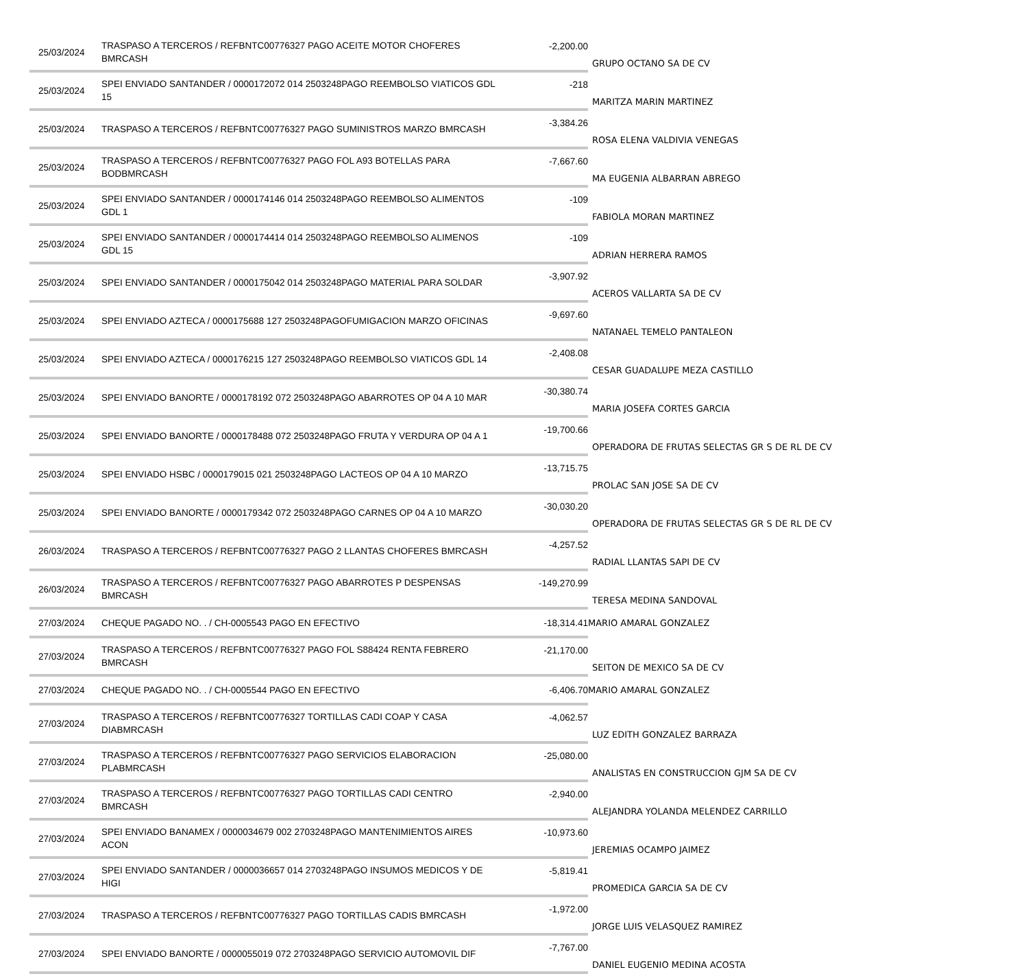| 25/03/2024 | TRASPASO A TERCEROS / REFBNTC00776327 PAGO ACEITE MOTOR CHOFERES BMRCASH | -2,200.00 | GRUPO OCTANO SA DE CV |
| 25/03/2024 | SPEI ENVIADO SANTANDER / 0000172072 014 2503248PAGO REEMBOLSO VIATICOS GDL 15 | -218 | MARITZA MARIN MARTINEZ |
| 25/03/2024 | TRASPASO A TERCEROS / REFBNTC00776327 PAGO SUMINISTROS MARZO BMRCASH | -3,384.26 | ROSA ELENA VALDIVIA VENEGAS |
| 25/03/2024 | TRASPASO A TERCEROS / REFBNTC00776327 PAGO FOL A93 BOTELLAS PARA BODBMRCASH | -7,667.60 | MA EUGENIA ALBARRAN ABREGO |
| 25/03/2024 | SPEI ENVIADO SANTANDER / 0000174146 014 2503248PAGO REEMBOLSO ALIMENTOS GDL 1 | -109 | FABIOLA MORAN MARTINEZ |
| 25/03/2024 | SPEI ENVIADO SANTANDER / 0000174414 014 2503248PAGO REEMBOLSO ALIMENOS GDL 15 | -109 | ADRIAN HERRERA RAMOS |
| 25/03/2024 | SPEI ENVIADO SANTANDER / 0000175042 014 2503248PAGO MATERIAL PARA SOLDAR | -3,907.92 | ACEROS VALLARTA SA DE CV |
| 25/03/2024 | SPEI ENVIADO AZTECA / 0000175688 127 2503248PAGOFUMIGACION MARZO OFICINAS | -9,697.60 | NATANAEL TEMELO PANTALEON |
| 25/03/2024 | SPEI ENVIADO AZTECA / 0000176215 127 2503248PAGO REEMBOLSO VIATICOS GDL 14 | -2,408.08 | CESAR GUADALUPE MEZA CASTILLO |
| 25/03/2024 | SPEI ENVIADO BANORTE / 0000178192 072 2503248PAGO ABARROTES OP 04 A 10 MAR | -30,380.74 | MARIA JOSEFA CORTES GARCIA |
| 25/03/2024 | SPEI ENVIADO BANORTE / 0000178488 072 2503248PAGO FRUTA Y VERDURA OP 04 A 1 | -19,700.66 | OPERADORA DE FRUTAS SELECTAS GR S DE RL DE CV |
| 25/03/2024 | SPEI ENVIADO HSBC / 0000179015 021 2503248PAGO LACTEOS OP 04 A 10 MARZO | -13,715.75 | PROLAC SAN JOSE SA DE CV |
| 25/03/2024 | SPEI ENVIADO BANORTE / 0000179342 072 2503248PAGO CARNES OP 04 A 10 MARZO | -30,030.20 | OPERADORA DE FRUTAS SELECTAS GR S DE RL DE CV |
| 26/03/2024 | TRASPASO A TERCEROS / REFBNTC00776327 PAGO 2 LLANTAS CHOFERES BMRCASH | -4,257.52 | RADIAL LLANTAS SAPI DE CV |
| 26/03/2024 | TRASPASO A TERCEROS / REFBNTC00776327 PAGO ABARROTES P DESPENSAS BMRCASH | -149,270.99 | TERESA MEDINA SANDOVAL |
| 27/03/2024 | CHEQUE PAGADO NO. . / CH-0005543 PAGO EN EFECTIVO | -18,314.41 | MARIO AMARAL GONZALEZ |
| 27/03/2024 | TRASPASO A TERCEROS / REFBNTC00776327 PAGO FOL S88424 RENTA FEBRERO BMRCASH | -21,170.00 | SEITON DE MEXICO SA DE CV |
| 27/03/2024 | CHEQUE PAGADO NO. . / CH-0005544 PAGO EN EFECTIVO | -6,406.70 | MARIO AMARAL GONZALEZ |
| 27/03/2024 | TRASPASO A TERCEROS / REFBNTC00776327 TORTILLAS CADI COAP Y CASA DIABMRCASH | -4,062.57 | LUZ EDITH GONZALEZ BARRAZA |
| 27/03/2024 | TRASPASO A TERCEROS / REFBNTC00776327 PAGO SERVICIOS ELABORACION PLABMRCASH | -25,080.00 | ANALISTAS EN CONSTRUCCION GJM SA DE CV |
| 27/03/2024 | TRASPASO A TERCEROS / REFBNTC00776327 PAGO TORTILLAS CADI CENTRO BMRCASH | -2,940.00 | ALEJANDRA YOLANDA MELENDEZ CARRILLO |
| 27/03/2024 | SPEI ENVIADO BANAMEX / 0000034679 002 2703248PAGO MANTENIMIENTOS AIRES ACON | -10,973.60 | JEREMIAS OCAMPO JAIMEZ |
| 27/03/2024 | SPEI ENVIADO SANTANDER / 0000036657 014 2703248PAGO INSUMOS MEDICOS Y DE HIGI | -5,819.41 | PROMEDICA GARCIA SA DE CV |
| 27/03/2024 | TRASPASO A TERCEROS / REFBNTC00776327 PAGO TORTILLAS CADIS BMRCASH | -1,972.00 | JORGE LUIS VELASQUEZ RAMIREZ |
| 27/03/2024 | SPEI ENVIADO BANORTE / 0000055019 072 2703248PAGO SERVICIO AUTOMOVIL DIF | -7,767.00 | DANIEL EUGENIO MEDINA ACOSTA |